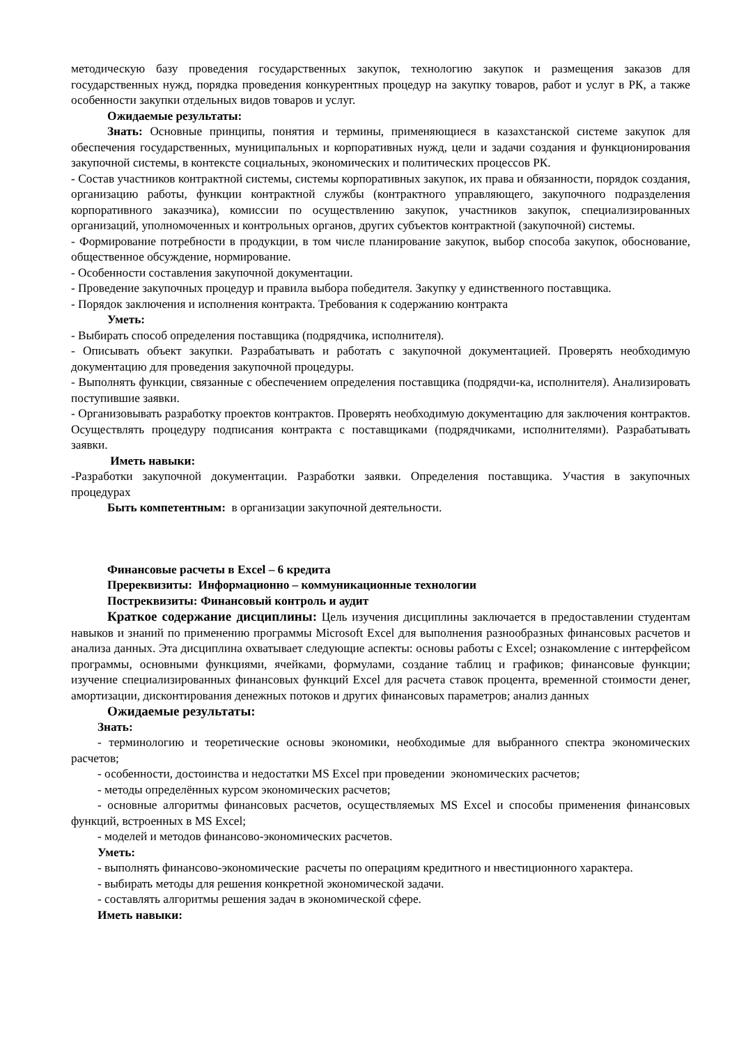методическую базу проведения государственных закупок, технологию закупок и размещения заказов для государственных нужд, порядка проведения конкурентных процедур на закупку товаров, работ и услуг в РК, а также особенности закупки отдельных видов товаров и услуг.
Ожидаемые результаты:
Знать: Основные принципы, понятия и термины, применяющиеся в казахстанской системе закупок для обеспечения государственных, муниципальных и корпоративных нужд, цели и задачи создания и функционирования закупочной системы, в контексте социальных, экономических и политических процессов РК.
- Состав участников контрактной системы, системы корпоративных закупок, их права и обязанности, порядок создания, организацию работы, функции контрактной службы (контрактного управляющего, закупочного подразделения корпоративного заказчика), комиссии по осуществлению закупок, участников закупок, специализированных организаций, уполномоченных и контрольных органов, других субъектов контрактной (закупочной) системы.
- Формирование потребности в продукции, в том числе планирование закупок, выбор способа закупок, обоснование, общественное обсуждение, нормирование.
- Особенности составления закупочной документации.
- Проведение закупочных процедур и правила выбора победителя. Закупку у единственного поставщика.
- Порядок заключения и исполнения контракта. Требования к содержанию контракта
Уметь:
- Выбирать способ определения поставщика (подрядчика, исполнителя).
- Описывать объект закупки. Разрабатывать и работать с закупочной документацией. Проверять необходимую документацию для проведения закупочной процедуры.
- Выполнять функции, связанные с обеспечением определения поставщика (подрядчи-ка, исполнителя). Анализировать поступившие заявки.
- Организовывать разработку проектов контрактов. Проверять необходимую документацию для заключения контрактов. Осуществлять процедуру подписания контракта с поставщиками (подрядчиками, исполнителями). Разрабатывать заявки.
Иметь навыки:
-Разработки закупочной документации. Разработки заявки. Определения поставщика. Участия в закупочных процедурах
Быть компетентным: в организации закупочной деятельности.
Финансовые расчеты в Excel – 6 кредита
Пререквизиты: Информационно – коммуникационные технологии
Постреквизиты: Финансовый контроль и аудит
Краткое содержание диcциплины: Цель изучения дисциплины заключается в предоставлении студентам навыков и знаний по применению программы Microsoft Excel для выполнения разнообразных финансовых расчетов и анализа данных. Эта дисциплина охватывает следующие аспекты: основы работы с Excel; ознакомление с интерфейсом программы, основными функциями, ячейками, формулами, создание таблиц и графиков; финансовые функции; изучение специализированных финансовых функций Excel для расчета ставок процента, временной стоимости денег, амортизации, дисконтирования денежных потоков и других финансовых параметров; анализ данных
Ожидаемые результаты:
Знать:
- терминологию и теоретические основы экономики, необходимые для выбранного спектра экономических расчетов;
- особенности, достоинства и недостатки MS Excel при проведении экономических расчетов;
- методы определённых курсом экономических расчетов;
- основные алгоритмы финансовых расчетов, осуществляемых MS Excel и способы применения финансовых функций, встроенных в MS Excel;
- моделей и методов финансово-экономических расчетов.
Уметь:
- выполнять финансово-экономические расчеты по операциям кредитного и нвестиционного характера.
- выбирать методы для решения конкретной экономической задачи.
- составлять алгоритмы решения задач в экономической сфере.
Иметь навыки: